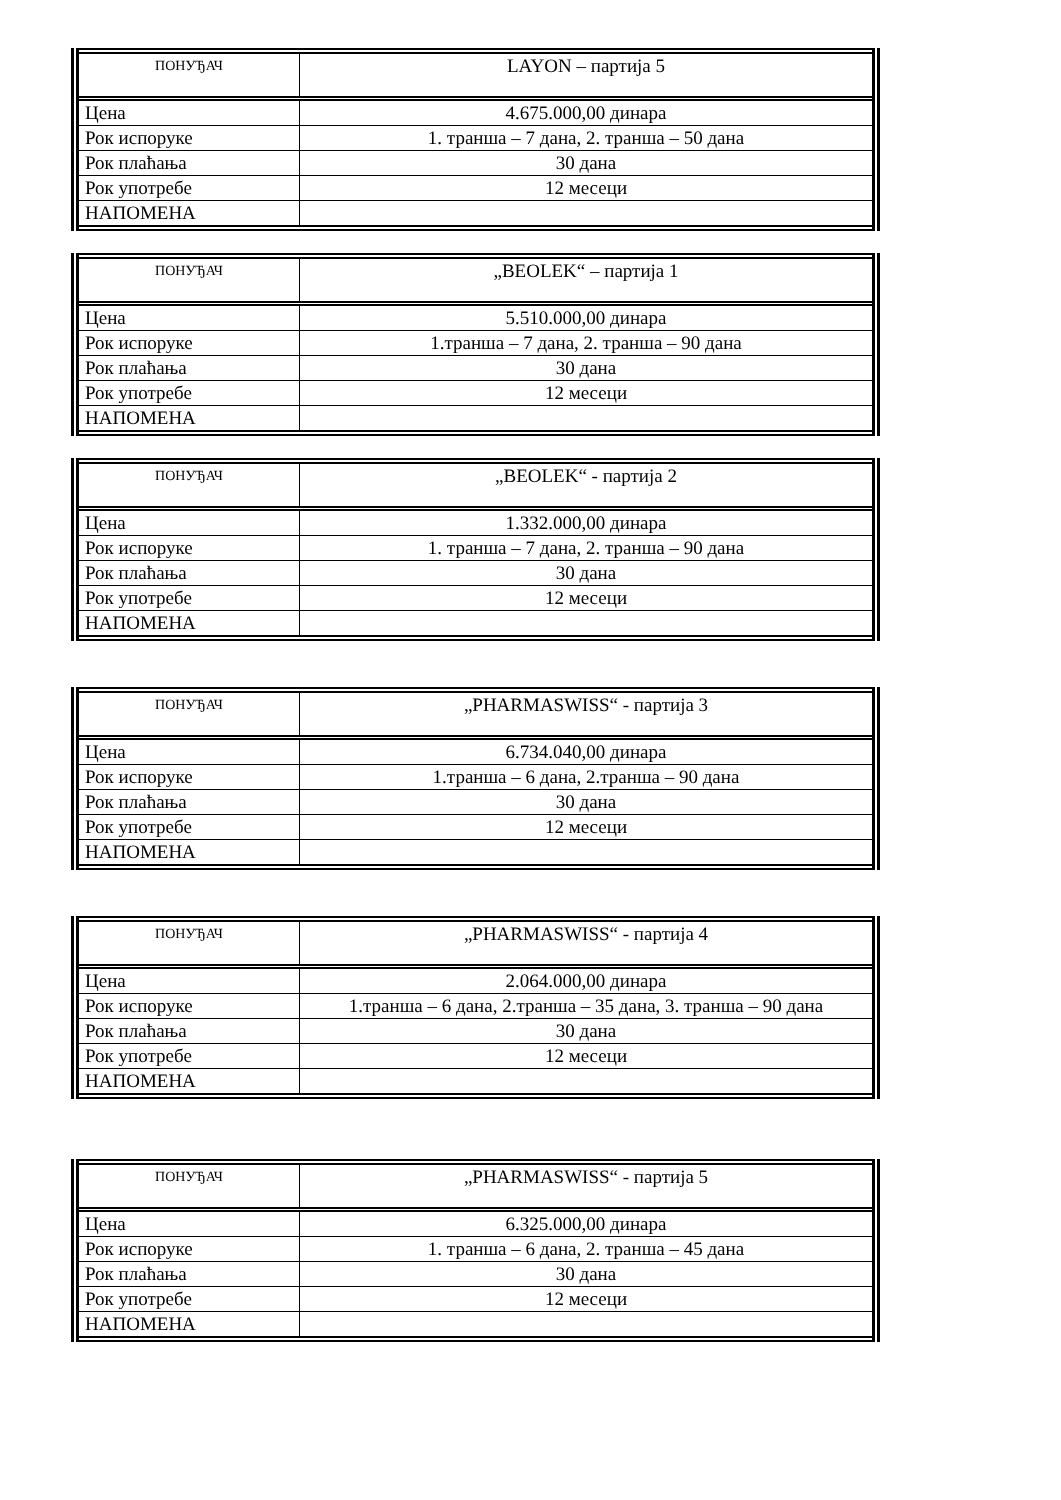| ПОНУЂАЧ | LAYON – партија 5 |
| --- | --- |
| Цена | 4.675.000,00 динара |
| Рок испоруке | 1. транша – 7 дана, 2. транша – 50 дана |
| Рок плаћања | 30 дана |
| Рок употребе | 12 месеци |
| НАПОМЕНА | |
| ПОНУЂАЧ | „BEOLEK“ – партија 1 |
| --- | --- |
| Цена | 5.510.000,00 динара |
| Рок испоруке | 1.транша – 7 дана, 2. транша – 90 дана |
| Рок плаћања | 30 дана |
| Рок употребе | 12 месеци |
| НАПОМЕНА | |
| ПОНУЂАЧ | „BEOLEK“ - партија 2 |
| --- | --- |
| Цена | 1.332.000,00 динара |
| Рок испоруке | 1. транша – 7 дана, 2. транша – 90 дана |
| Рок плаћања | 30 дана |
| Рок употребе | 12 месеци |
| НАПОМЕНА | |
| ПОНУЂАЧ | „PHARMASWISS“ - партија 3 |
| --- | --- |
| Цена | 6.734.040,00 динара |
| Рок испоруке | 1.транша – 6 дана, 2.транша – 90 дана |
| Рок плаћања | 30 дана |
| Рок употребе | 12 месеци |
| НАПОМЕНА | |
| ПОНУЂАЧ | „PHARMASWISS“ - партија 4 |
| --- | --- |
| Цена | 2.064.000,00 динара |
| Рок испоруке | 1.транша – 6 дана, 2.транша – 35 дана, 3. транша – 90 дана |
| Рок плаћања | 30 дана |
| Рок употребе | 12 месеци |
| НАПОМЕНА | |
| ПОНУЂАЧ | „PHARMASWISS“ - партија 5 |
| --- | --- |
| Цена | 6.325.000,00 динара |
| Рок испоруке | 1. транша – 6 дана, 2. транша – 45 дана |
| Рок плаћања | 30 дана |
| Рок употребе | 12 месеци |
| НАПОМЕНА | |